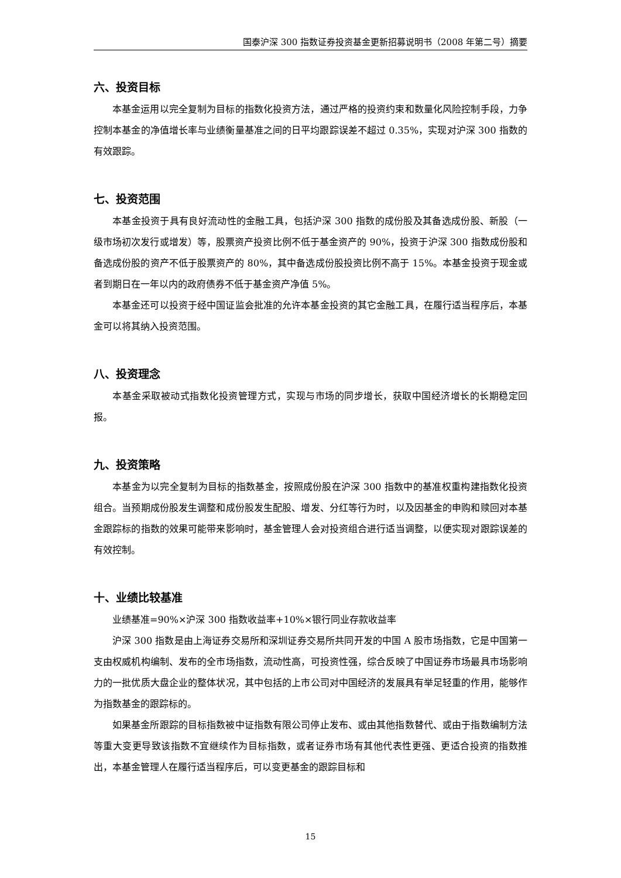国泰沪深 300 指数证券投资基金更新招募说明书（2008 年第二号）摘要
六、投资目标
本基金运用以完全复制为目标的指数化投资方法，通过严格的投资约束和数量化风险控制手段，力争控制本基金的净值增长率与业绩衡量基准之间的日平均跟踪误差不超过 0.35%，实现对沪深 300 指数的有效跟踪。
七、投资范围
本基金投资于具有良好流动性的金融工具，包括沪深 300 指数的成份股及其备选成份股、新股（一级市场初次发行或增发）等，股票资产投资比例不低于基金资产的 90%，投资于沪深 300 指数成份股和备选成份股的资产不低于股票资产的 80%，其中备选成份股投资比例不高于 15%。本基金投资于现金或者到期日在一年以内的政府债券不低于基金资产净值 5%。
本基金还可以投资于经中国证监会批准的允许本基金投资的其它金融工具，在履行适当程序后，本基金可以将其纳入投资范围。
八、投资理念
本基金采取被动式指数化投资管理方式，实现与市场的同步增长，获取中国经济增长的长期稳定回报。
九、投资策略
本基金为以完全复制为目标的指数基金，按照成份股在沪深 300 指数中的基准权重构建指数化投资组合。当预期成份股发生调整和成份股发生配股、增发、分红等行为时，以及因基金的申购和赎回对本基金跟踪标的指数的效果可能带来影响时，基金管理人会对投资组合进行适当调整，以便实现对跟踪误差的有效控制。
十、业绩比较基准
业绩基准=90%×沪深 300 指数收益率+10%×银行同业存款收益率
沪深 300 指数是由上海证券交易所和深圳证券交易所共同开发的中国 A 股市场指数，它是中国第一支由权威机构编制、发布的全市场指数，流动性高，可投资性强，综合反映了中国证券市场最具市场影响力的一批优质大盘企业的整体状况，其中包括的上市公司对中国经济的发展具有举足轻重的作用，能够作为指数基金的跟踪标的。
如果基金所跟踪的目标指数被中证指数有限公司停止发布、或由其他指数替代、或由于指数编制方法等重大变更导致该指数不宜继续作为目标指数，或者证券市场有其他代表性更强、更适合投资的指数推出，本基金管理人在履行适当程序后，可以变更基金的跟踪目标和
15